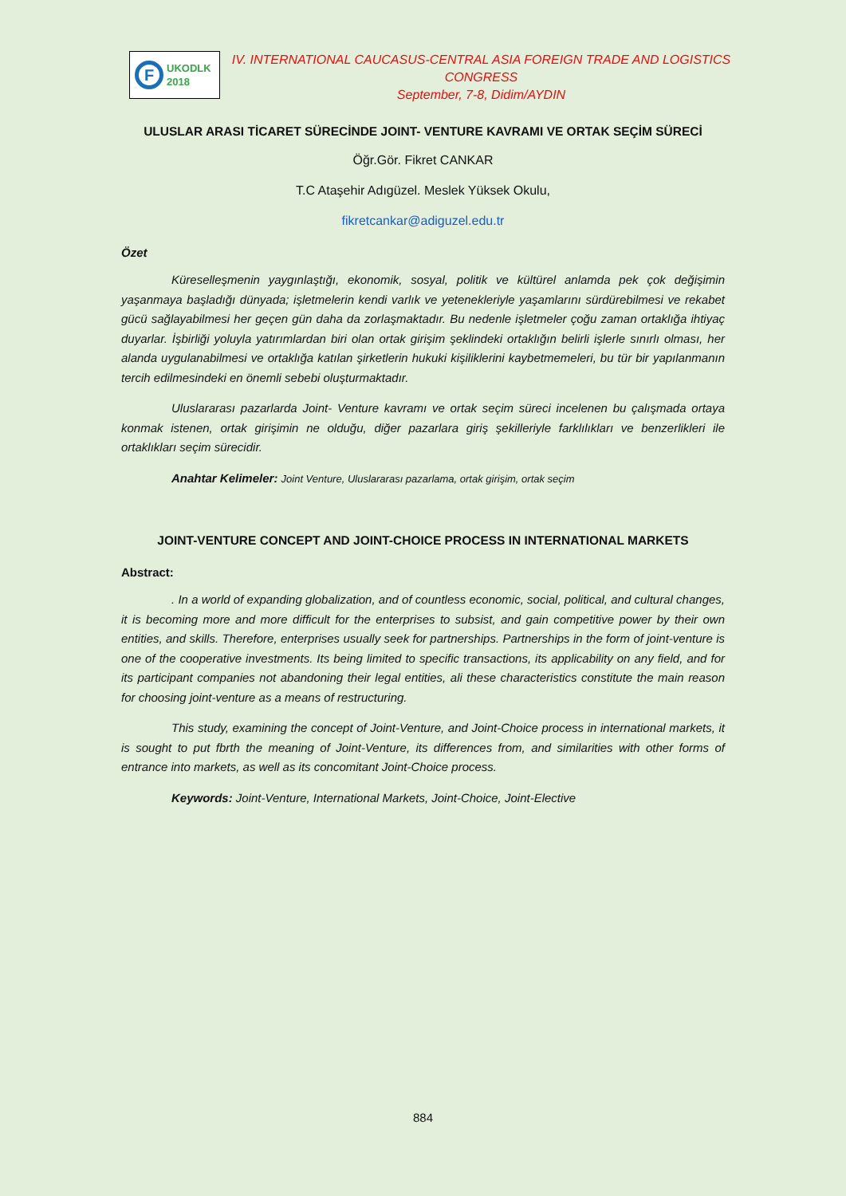F
UKODLK
2018
IV. INTERNATIONAL CAUCASUS-CENTRAL ASIA FOREIGN TRADE AND LOGISTICS CONGRESS
September, 7-8, Didim/AYDIN
ULUSLAR ARASI TİCARET SÜRECİNDE JOINT- VENTURE KAVRAMI VE ORTAK SEÇİM SÜRECİ
Öğr.Gör. Fikret CANKAR
T.C Ataşehir Adıgüzel. Meslek Yüksek Okulu,
fikretcankar@adiguzel.edu.tr
Özet
Küreselleşmenin yaygınlaştığı, ekonomik, sosyal, politik ve kültürel anlamda pek çok değişimin yaşanmaya başladığı dünyada; işletmelerin kendi varlık ve yetenekleriyle yaşamlarını sürdürebilmesi ve rekabet gücü sağlayabilmesi her geçen gün daha da zorlaşmaktadır. Bu nedenle işletmeler çoğu zaman ortaklığa ihtiyaç duyarlar. İşbirliği yoluyla yatırımlardan biri olan ortak girişim şeklindeki ortaklığın belirli işlerle sınırlı olması, her alanda uygulanabilmesi ve ortaklığa katılan şirketlerin hukuki kişiliklerini kaybetmemeleri, bu tür bir yapılanmanın tercih edilmesindeki en önemli sebebi oluşturmaktadır.
Uluslararası pazarlarda Joint- Venture kavramı ve ortak seçim süreci incelenen bu çalışmada ortaya konmak istenen, ortak girişimin ne olduğu, diğer pazarlara giriş şekilleriyle farklılıkları ve benzerlikleri ile ortaklıkları seçim sürecidir.
Anahtar Kelimeler: Joint Venture, Uluslararası pazarlama, ortak girişim, ortak seçim
JOINT-VENTURE CONCEPT AND JOINT-CHOICE PROCESS IN INTERNATIONAL MARKETS
Abstract:
. In a world of expanding globalization, and of countless economic, social, political, and cultural changes, it is becoming more and more difficult for the enterprises to subsist, and gain competitive power by their own entities, and skills. Therefore, enterprises usually seek for partnerships. Partnerships in the form of joint-venture is one of the cooperative investments. Its being limited to specific transactions, its applicability on any field, and for its participant companies not abandoning their legal entities, ali these characteristics constitute the main reason for choosing joint-venture as a means of restructuring.
This study, examining the concept of Joint-Venture, and Joint-Choice process in international markets, it is sought to put fbrth the meaning of Joint-Venture, its differences from, and similarities with other forms of entrance into markets, as well as its concomitant Joint-Choice process.
Keywords: Joint-Venture, International Markets, Joint-Choice, Joint-Elective
884